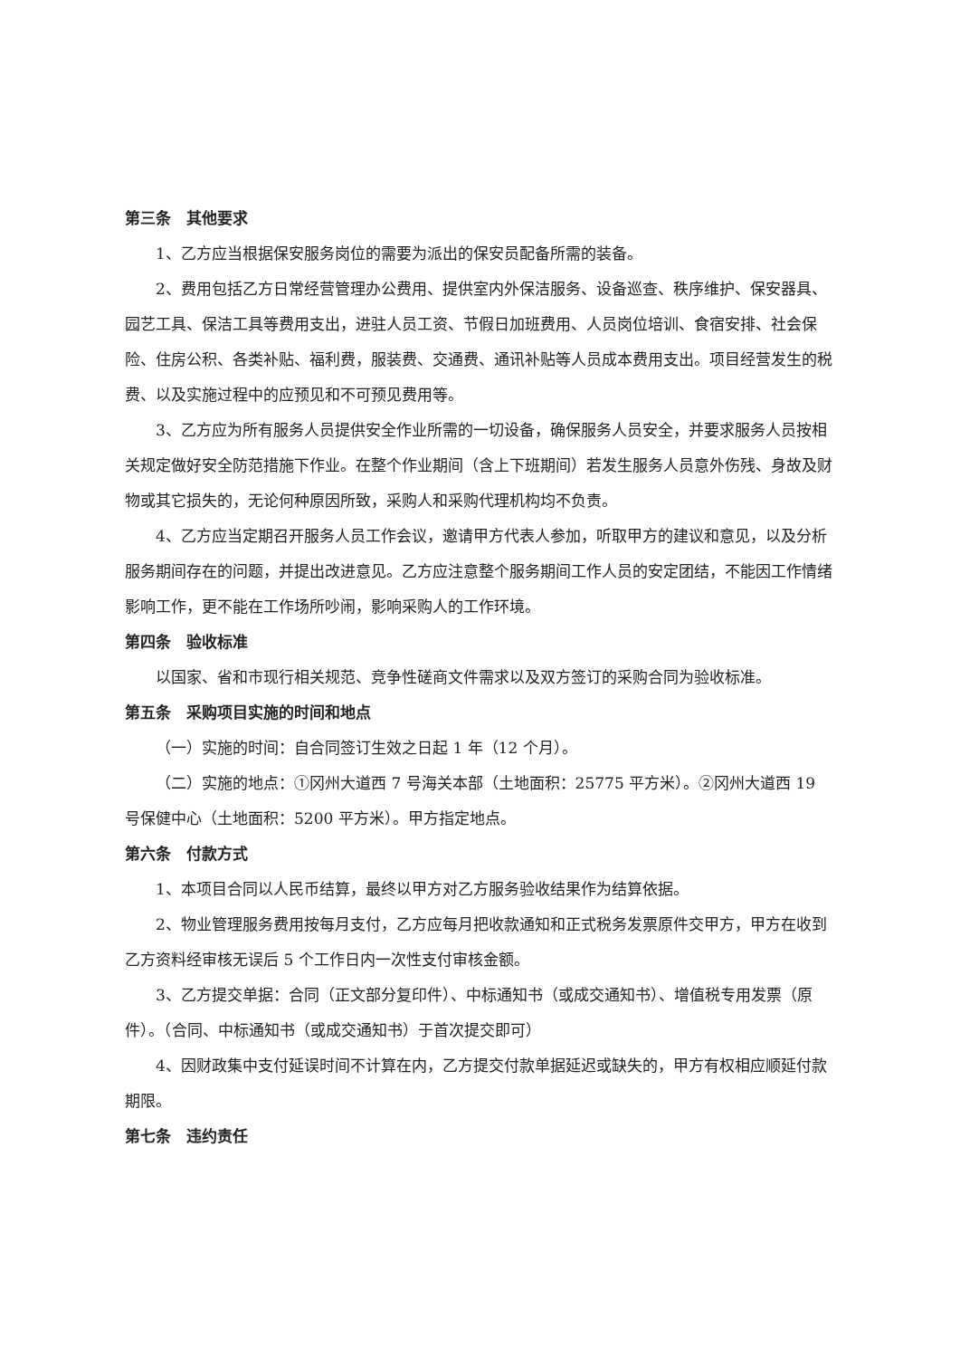第三条　其他要求
1、乙方应当根据保安服务岗位的需要为派出的保安员配备所需的装备。
2、费用包括乙方日常经营管理办公费用、提供室内外保洁服务、设备巡查、秩序维护、保安器具、园艺工具、保洁工具等费用支出，进驻人员工资、节假日加班费用、人员岗位培训、食宿安排、社会保险、住房公积、各类补贴、福利费，服装费、交通费、通讯补贴等人员成本费用支出。项目经营发生的税费、以及实施过程中的应预见和不可预见费用等。
3、乙方应为所有服务人员提供安全作业所需的一切设备，确保服务人员安全，并要求服务人员按相关规定做好安全防范措施下作业。在整个作业期间（含上下班期间）若发生服务人员意外伤残、身故及财物或其它损失的，无论何种原因所致，采购人和采购代理机构均不负责。
4、乙方应当定期召开服务人员工作会议，邀请甲方代表人参加，听取甲方的建议和意见，以及分析服务期间存在的问题，并提出改进意见。乙方应注意整个服务期间工作人员的安定团结，不能因工作情绪影响工作，更不能在工作场所吵闹，影响采购人的工作环境。
第四条　验收标准
以国家、省和市现行相关规范、竞争性磋商文件需求以及双方签订的采购合同为验收标准。
第五条　采购项目实施的时间和地点
（一）实施的时间：自合同签订生效之日起 1 年（12 个月）。
（二）实施的地点：①冈州大道西 7 号海关本部（土地面积：25775 平方米）。②冈州大道西 19 号保健中心（土地面积：5200 平方米）。甲方指定地点。
第六条　付款方式
1、本项目合同以人民币结算，最终以甲方对乙方服务验收结果作为结算依据。
2、物业管理服务费用按每月支付，乙方应每月把收款通知和正式税务发票原件交甲方，甲方在收到乙方资料经审核无误后 5 个工作日内一次性支付审核金额。
3、乙方提交单据：合同（正文部分复印件）、中标通知书（或成交通知书）、增值税专用发票（原件）。（合同、中标通知书（或成交通知书）于首次提交即可）
4、因财政集中支付延误时间不计算在内，乙方提交付款单据延迟或缺失的，甲方有权相应顺延付款期限。
第七条　违约责任